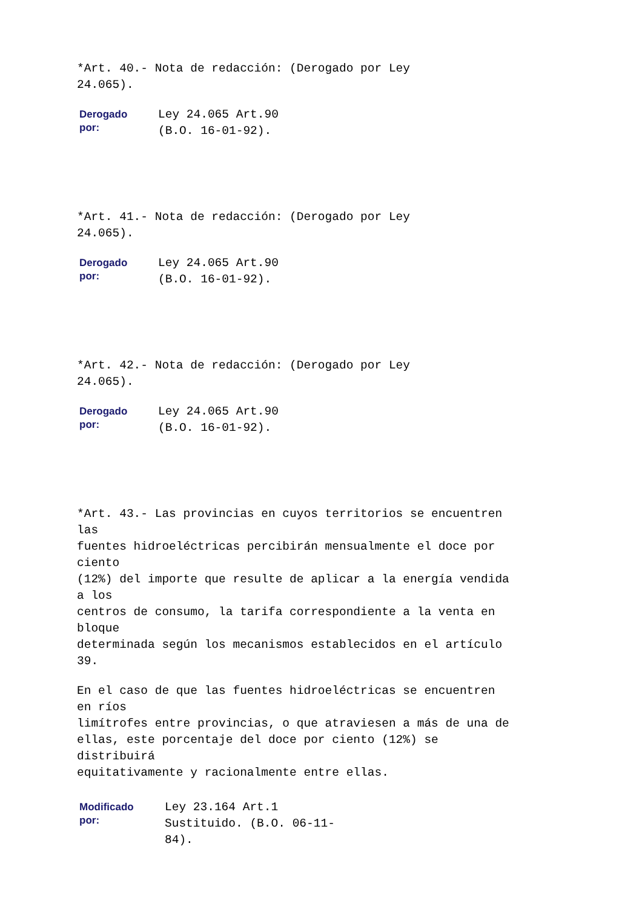*Art. 40.- Nota de redacción: (Derogado por Ley 24.065).
| Derogado por: | Ley 24.065 Art.90 (B.O. 16-01-92). |
*Art. 41.- Nota de redacción: (Derogado por Ley 24.065).
| Derogado por: | Ley 24.065 Art.90 (B.O. 16-01-92). |
*Art. 42.- Nota de redacción: (Derogado por Ley 24.065).
| Derogado por: | Ley 24.065 Art.90 (B.O. 16-01-92). |
*Art. 43.- Las provincias en cuyos territorios se encuentren las fuentes hidroeléctricas percibirán mensualmente el doce por ciento (12%) del importe que resulte de aplicar a la energía vendida a los centros de consumo, la tarifa correspondiente a la venta en bloque determinada según los mecanismos establecidos en el artículo 39.
En el caso de que las fuentes hidroeléctricas se encuentren en ríos limítrofes entre provincias, o que atraviesen a más de una de ellas, este porcentaje del doce por ciento (12%) se distribuirá equitativamente y racionalmente entre ellas.
| Modificado por: | Ley 23.164 Art.1 Sustituido. (B.O. 06-11- 84). |